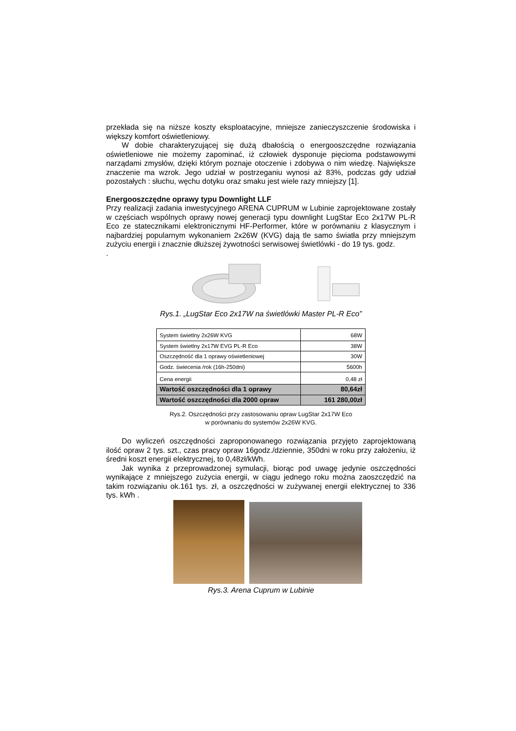przekłada się na niższe koszty eksploatacyjne, mniejsze zanieczyszczenie środowiska i większy komfort oświetleniowy.
W dobie charakteryzującej się dużą dbałością o energooszczędne rozwiązania oświetleniowe nie możemy zapominać, iż człowiek dysponuje pięcioma podstawowymi narządami zmysłów, dzięki którym poznaje otoczenie i zdobywa o nim wiedzę. Największe znaczenie ma wzrok. Jego udział w postrzeganiu wynosi aż 83%, podczas gdy udział pozostałych : słuchu, węchu dotyku oraz smaku jest wiele razy mniejszy [1].
Energooszczędne oprawy typu Downlight LLF
Przy realizacji zadania inwestycyjnego ARENA CUPRUM w Lubinie zaprojektowane zostały w częściach wspólnych oprawy nowej generacji typu downlight LugStar Eco 2x17W PL-R Eco ze statecznikami elektronicznymi HF-Performer, które w porównaniu z klasycznym i najbardziej popularnym wykonaniem 2x26W (KVG) dają tle samo światła przy mniejszym zużyciu energii i znacznie dłuższej żywotności serwisowej świetlówki - do 19 tys. godz.
.
Rys.1. „LugStar Eco 2x17W na świetlówki Master PL-R Eco”
| System świetlny 2x26W KVG | 68W |
| System świetlny 2x17W EVG PL-R Eco | 38W |
| Oszczędność dla 1 oprawy oświetleniowej | 30W |
| Godz. świecenia /rok (16h-250dni) | 5600h |
| Cena energii | 0,48 zł |
| Wartość oszczędności dla 1 oprawy | 80,64zł |
| Wartość oszczędności dla 2000 opraw | 161 280,00zł |
Rys.2. Oszczędności przy zastosowaniu opraw LugStar 2x17W Eco
w porównaniu do systemów 2x26W KVG.
Do wyliczeń oszczędności zaproponowanego rozwiązania przyjęto zaprojektowaną ilość opraw 2 tys. szt., czas pracy opraw 16godz./dziennie, 350dni w roku przy założeniu, iż średni koszt energii elektrycznej, to 0,48zł/kWh.
Jak wynika z przeprowadzonej symulacji, biorąc pod uwagę jedynie oszczędności wynikające z mniejszego zużycia energii, w ciągu jednego roku można zaoszczędzić na takim rozwiązaniu ok.161 tys. zł, a oszczędności w zużywanej energii elektrycznej to 336 tys. kWh .
Rys.3. Arena Cuprum w Lubinie